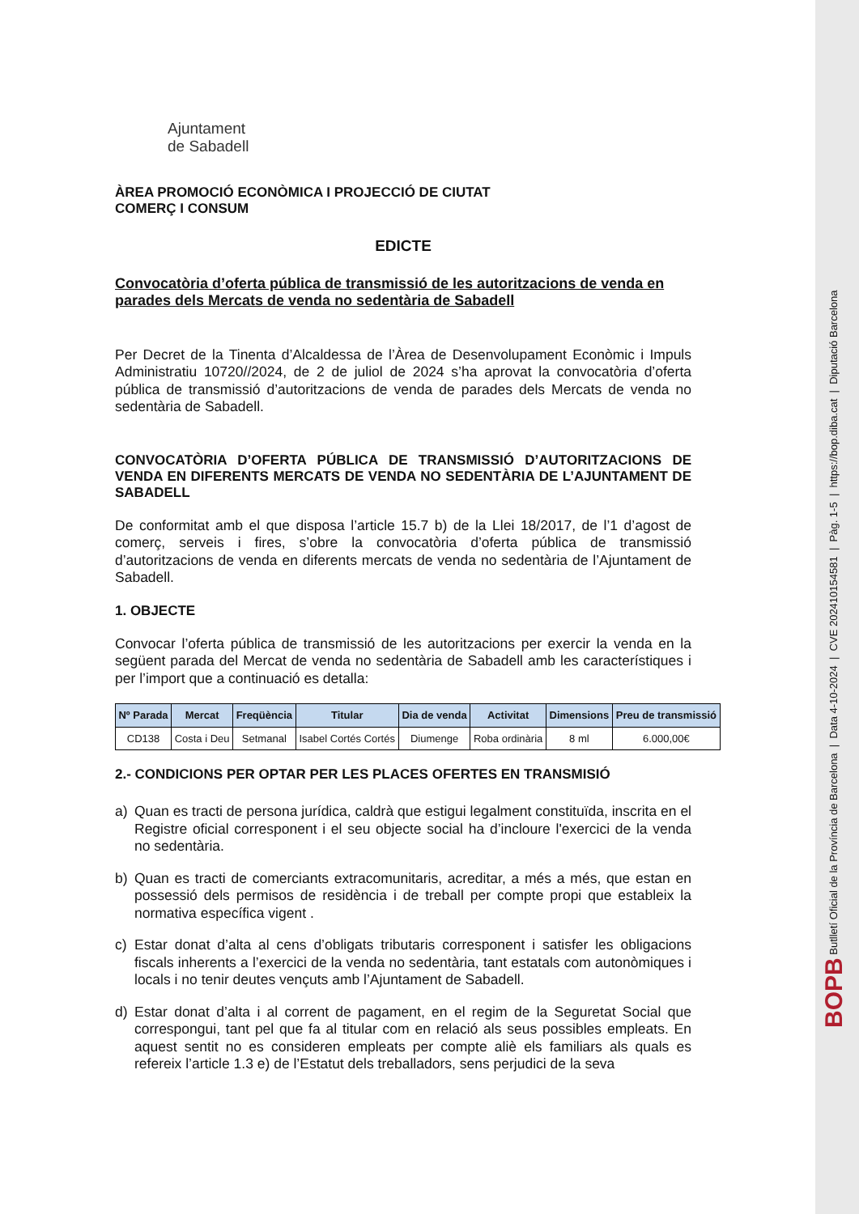BOPB Butlletí Oficial de la Província de Barcelona | Data 4-10-2024 | CVE 202410154581 | Pàg. 1-5 | https://bop.diba.cat | Diputació Barcelona
Ajuntament
de Sabadell
ÀREA PROMOCIÓ ECONÒMICA I PROJECCIÓ DE CIUTAT
COMERÇ I CONSUM
EDICTE
Convocatòria d’oferta pública de transmissió de les autoritzacions de venda en parades dels Mercats de venda no sedentària de Sabadell
Per Decret de la Tinenta d’Alcaldessa de l’Àrea de Desenvolupament Econòmic i Impuls Administratiu 10720//2024, de 2 de juliol de 2024 s’ha aprovat la convocatòria d’oferta pública de transmissió d’autoritzacions de venda de parades dels Mercats de venda no sedentària de Sabadell.
CONVOCATÒRIA D’OFERTA PÚBLICA DE TRANSMISSIÓ D’AUTORITZACIONS DE VENDA EN DIFERENTS MERCATS DE VENDA NO SEDENTÀRIA DE L’AJUNTAMENT DE SABADELL
De conformitat amb el que disposa l’article 15.7 b) de la Llei 18/2017, de l’1 d’agost de comerç, serveis i fires, s’obre la convocatòria d’oferta pública de transmissió d’autoritzacions de venda en diferents mercats de venda no sedentària de l’Ajuntament de Sabadell.
1. OBJECTE
Convocar l’oferta pública de transmissió de les autoritzacions per exercir la venda en la següent parada del Mercat de venda no sedentària de Sabadell amb les característiques i per l’import que a continuació es detalla:
| Nº Parada | Mercat | Freqüència | Titular | Dia de venda | Activitat | Dimensions | Preu de transmissió |
| --- | --- | --- | --- | --- | --- | --- | --- |
| CD138 | Costa i Deu | Setmanal | Isabel Cortés Cortés | Diumenge | Roba ordinària | 8 ml | 6.000,00€ |
2.- CONDICIONS PER OPTAR PER LES PLACES OFERTES EN TRANSMISIÓ
a) Quan es tracti de persona jurídica, caldrà que estigui legalment constituïda, inscrita en el Registre oficial corresponent i el seu objecte social ha d’incloure l'exercici de la venda no sedentària.
b) Quan es tracti de comerciants extracomunitaris, acreditar, a més a més, que estan en possessió dels permisos de residència i de treball per compte propi que estableix la normativa específica vigent .
c) Estar donat d’alta al cens d’obligats tributaris corresponent i satisfer les obligacions fiscals inherents a l’exercici de la venda no sedentària, tant estatals com autonòmiques i locals i no tenir deutes vençuts amb l’Ajuntament de Sabadell.
d) Estar donat d’alta i al corrent de pagament, en el regim de la Seguretat Social que correspongui, tant pel que fa al titular com en relació als seus possibles empleats. En aquest sentit no es consideren empleats per compte aliè els familiars als quals es refereix l’article 1.3 e) de l’Estatut dels treballadors, sens perjudici de la seva